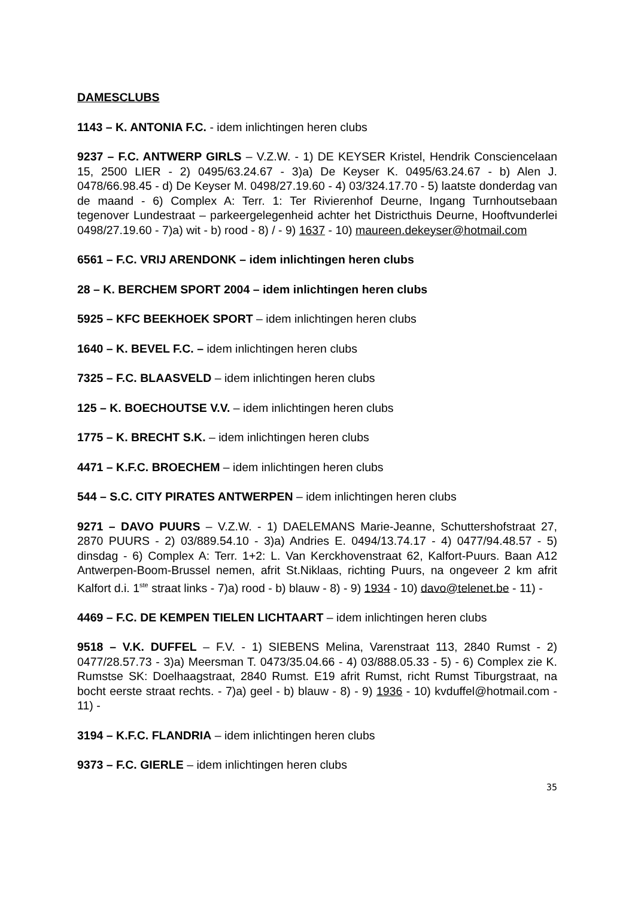DAMESCLUBS
1143 – K. ANTONIA F.C. - idem inlichtingen heren clubs
9237 – F.C. ANTWERP GIRLS – V.Z.W. - 1) DE KEYSER Kristel, Hendrik Consciencelaan 15, 2500 LIER - 2) 0495/63.24.67 - 3)a) De Keyser K. 0495/63.24.67 - b) Alen J. 0478/66.98.45 - d) De Keyser M. 0498/27.19.60 - 4) 03/324.17.70 - 5) laatste donderdag van de maand - 6) Complex A: Terr. 1: Ter Rivierenhof Deurne, Ingang Turnhoutsebaan tegenover Lundestraat – parkeergelegenheid achter het Districthuis Deurne, Hooftvunderlei 0498/27.19.60 - 7)a) wit - b) rood - 8) / - 9) 1637 - 10) maureen.dekeyser@hotmail.com
6561 – F.C. VRIJ ARENDONK – idem inlichtingen heren clubs
28 – K. BERCHEM SPORT 2004 – idem inlichtingen heren clubs
5925 – KFC BEEKHOEK SPORT – idem inlichtingen heren clubs
1640 – K. BEVEL F.C. – idem inlichtingen heren clubs
7325 – F.C. BLAASVELD – idem inlichtingen heren clubs
125 – K. BOECHOUTSE V.V. – idem inlichtingen heren clubs
1775 – K. BRECHT S.K. – idem inlichtingen heren clubs
4471 – K.F.C. BROECHEM – idem inlichtingen heren clubs
544 – S.C. CITY PIRATES ANTWERPEN – idem inlichtingen heren clubs
9271 – DAVO PUURS – V.Z.W. - 1) DAELEMANS Marie-Jeanne, Schuttershofstraat 27, 2870 PUURS - 2) 03/889.54.10 - 3)a) Andries E. 0494/13.74.17 - 4) 0477/94.48.57 - 5) dinsdag - 6) Complex A: Terr. 1+2: L. Van Kerckhovenstraat 62, Kalfort-Puurs. Baan A12 Antwerpen-Boom-Brussel nemen, afrit St.Niklaas, richting Puurs, na ongeveer 2 km afrit Kalfort d.i. 1<sup>ste</sup> straat links - 7)a) rood - b) blauw - 8) - 9) 1934 - 10) davo@telenet.be - 11) -
4469 – F.C. DE KEMPEN TIELEN LICHTAART – idem inlichtingen heren clubs
9518 – V.K. DUFFEL – F.V. - 1) SIEBENS Melina, Varenstraat 113, 2840 Rumst - 2) 0477/28.57.73 - 3)a) Meersman T. 0473/35.04.66 - 4) 03/888.05.33 - 5) - 6) Complex zie K. Rumstse SK: Doelhaagstraat, 2840 Rumst. E19 afrit Rumst, richt Rumst Tiburgstraat, na bocht eerste straat rechts. - 7)a) geel - b) blauw - 8) - 9) 1936 - 10) kvduffel@hotmail.com - 11) -
3194 – K.F.C. FLANDRIA – idem inlichtingen heren clubs
9373 – F.C. GIERLE – idem inlichtingen heren clubs
35